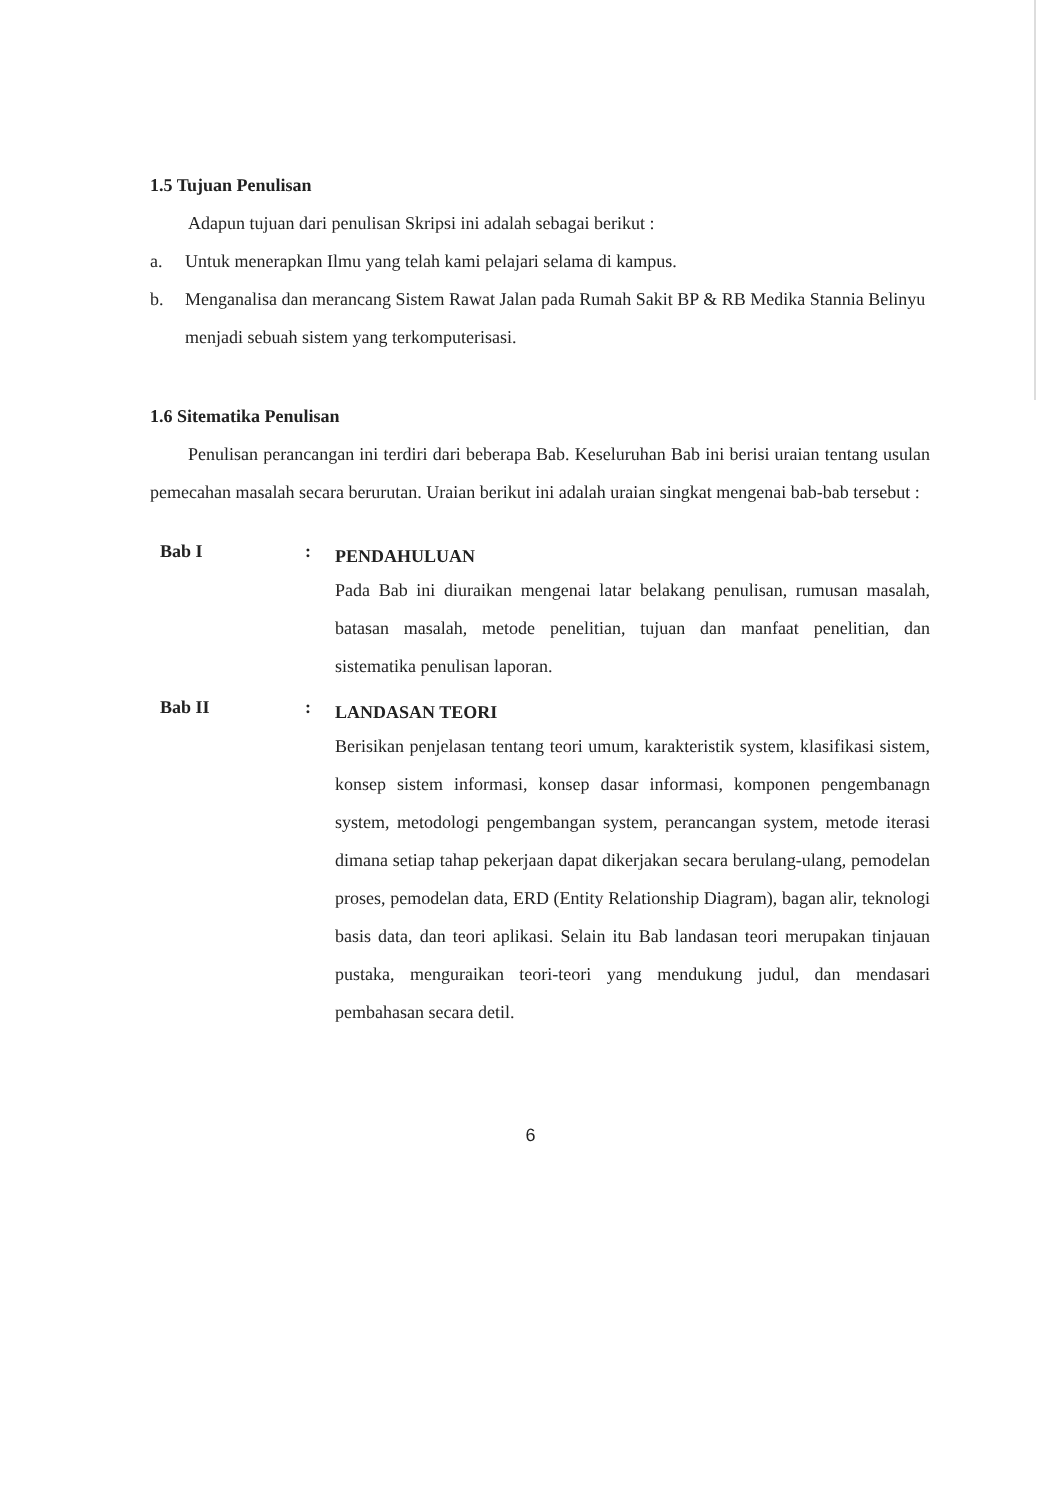1.5 Tujuan Penulisan
Adapun tujuan dari penulisan Skripsi ini adalah sebagai berikut :
a. Untuk menerapkan Ilmu yang telah kami pelajari selama di kampus.
b. Menganalisa dan merancang Sistem Rawat Jalan pada Rumah Sakit BP & RB Medika Stannia Belinyu menjadi sebuah sistem yang terkomputerisasi.
1.6 Sitematika Penulisan
Penulisan perancangan ini terdiri dari beberapa Bab. Keseluruhan Bab ini berisi uraian tentang usulan pemecahan masalah secara berurutan. Uraian berikut ini adalah uraian singkat mengenai bab-bab tersebut :
Bab I :
PENDAHULUAN
Pada Bab ini diuraikan mengenai latar belakang penulisan, rumusan masalah, batasan masalah, metode penelitian, tujuan dan manfaat penelitian, dan sistematika penulisan laporan.
Bab II :
LANDASAN TEORI
Berisikan penjelasan tentang teori umum, karakteristik system, klasifikasi sistem, konsep sistem informasi, konsep dasar informasi, komponen pengembanagn system, metodologi pengembangan system, perancangan system, metode iterasi dimana setiap tahap pekerjaan dapat dikerjakan secara berulang-ulang, pemodelan proses, pemodelan data, ERD (Entity Relationship Diagram), bagan alir, teknologi basis data, dan teori aplikasi. Selain itu Bab landasan teori merupakan tinjauan pustaka, menguraikan teori-teori yang mendukung judul, dan mendasari pembahasan secara detil.
6